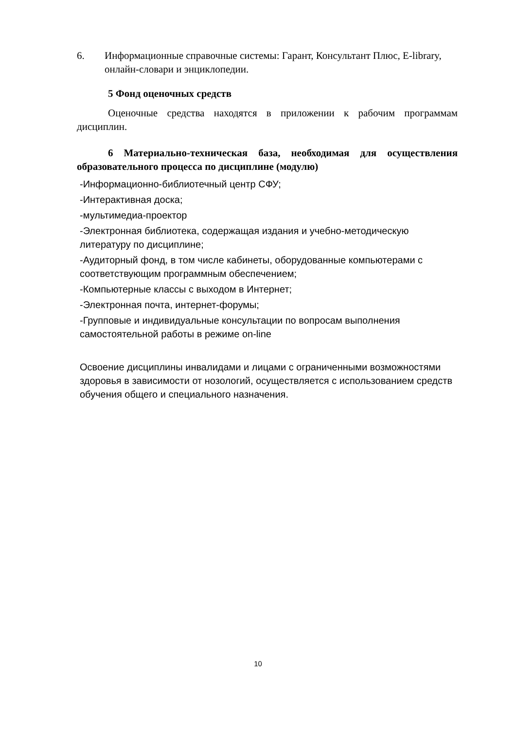6. Информационные справочные системы: Гарант, Консультант Плюс, E-library, онлайн-словари и энциклопедии.
5 Фонд оценочных средств
Оценочные средства находятся в приложении к рабочим программам дисциплин.
6 Материально-техническая база, необходимая для осуществления образовательного процесса по дисциплине (модулю)
-Информационно-библиотечный центр СФУ;
-Интерактивная доска;
-мультимедиа-проектор
-Электронная библиотека, содержащая издания и учебно-методическую литературу по дисциплине;
-Аудиторный фонд, в том числе кабинеты, оборудованные компьютерами с соответствующим программным обеспечением;
-Компьютерные классы с выходом в Интернет;
-Электронная почта, интернет-форумы;
-Групповые и индивидуальные консультации по вопросам выполнения самостоятельной работы в режиме on-line
Освоение дисциплины инвалидами и лицами с ограниченными возможностями здоровья в зависимости от нозологий, осуществляется с использованием средств обучения общего и специального назначения.
10